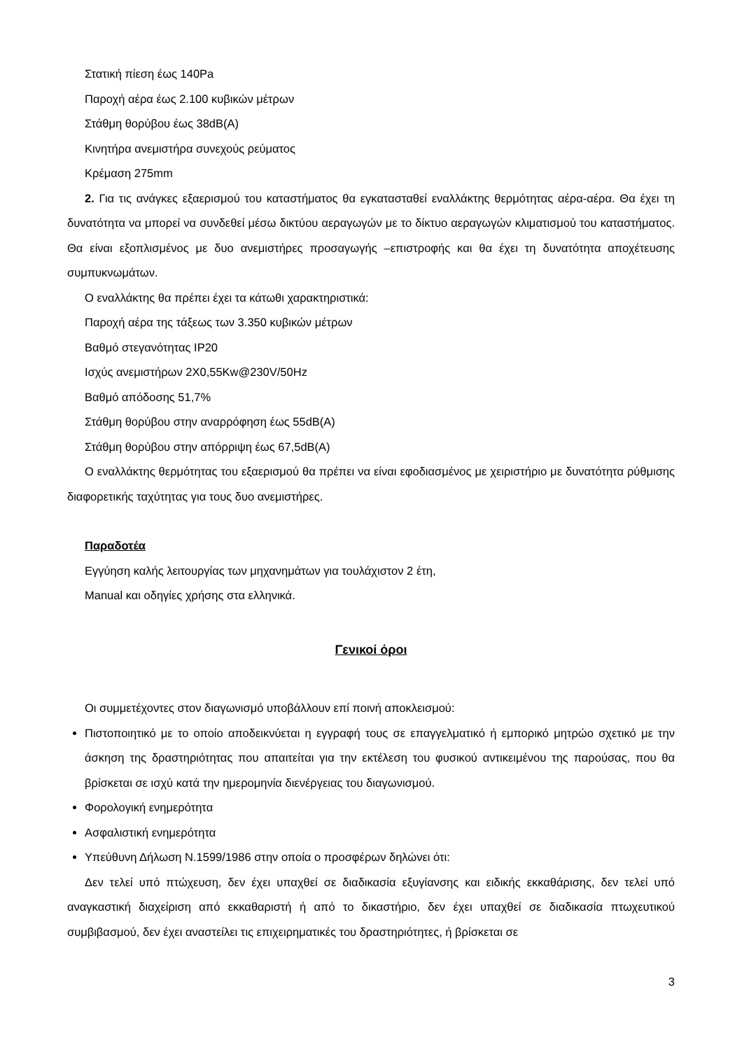Στατική πίεση έως 140Pa
Παροχή αέρα έως 2.100 κυβικών μέτρων
Στάθμη θορύβου έως 38dB(A)
Κινητήρα ανεμιστήρα συνεχούς ρεύματος
Κρέμαση 275mm
2. Για τις ανάγκες εξαερισμού του καταστήματος θα εγκατασταθεί εναλλάκτης θερμότητας αέρα-αέρα. Θα έχει τη δυνατότητα να μπορεί να συνδεθεί μέσω δικτύου αεραγωγών με το δίκτυο αεραγωγών κλιματισμού του καταστήματος. Θα είναι εξοπλισμένος με δυο ανεμιστήρες προσαγωγής –επιστροφής και θα έχει τη δυνατότητα αποχέτευσης συμπυκνωμάτων.
Ο εναλλάκτης θα πρέπει έχει τα κάτωθι χαρακτηριστικά:
Παροχή αέρα της τάξεως των 3.350 κυβικών μέτρων
Βαθμό στεγανότητας IP20
Ισχύς ανεμιστήρων 2Χ0,55Kw@230V/50Hz
Βαθμό απόδοσης 51,7%
Στάθμη θορύβου στην αναρρόφηση έως 55dB(A)
Στάθμη θορύβου στην απόρριψη έως 67,5dB(A)
Ο εναλλάκτης θερμότητας του εξαερισμού θα πρέπει να είναι εφοδιασμένος με χειριστήριο με δυνατότητα ρύθμισης διαφορετικής ταχύτητας για τους δυο ανεμιστήρες.
Παραδοτέα
Εγγύηση καλής λειτουργίας των μηχανημάτων για τουλάχιστον 2 έτη,
Manual και οδηγίες χρήσης στα ελληνικά.
Γενικοί όροι
Οι συμμετέχοντες στον διαγωνισμό υποβάλλουν επί ποινή αποκλεισμού:
Πιστοποιητικό με το οποίο αποδεικνύεται η εγγραφή τους σε επαγγελματικό ή εμπορικό μητρώο σχετικό με την άσκηση της δραστηριότητας που απαιτείται για την εκτέλεση του φυσικού αντικειμένου της παρούσας, που θα βρίσκεται σε ισχύ κατά την ημερομηνία διενέργειας του διαγωνισμού.
Φορολογική ενημερότητα
Ασφαλιστική ενημερότητα
Υπεύθυνη Δήλωση Ν.1599/1986 στην οποία ο προσφέρων δηλώνει ότι:
Δεν τελεί υπό πτώχευση, δεν έχει υπαχθεί σε διαδικασία εξυγίανσης και ειδικής εκκαθάρισης, δεν τελεί υπό αναγκαστική διαχείριση από εκκαθαριστή ή από το δικαστήριο, δεν έχει υπαχθεί σε διαδικασία πτωχευτικού συμβιβασμού, δεν έχει αναστείλει τις επιχειρηματικές του δραστηριότητες, ή βρίσκεται σε
3